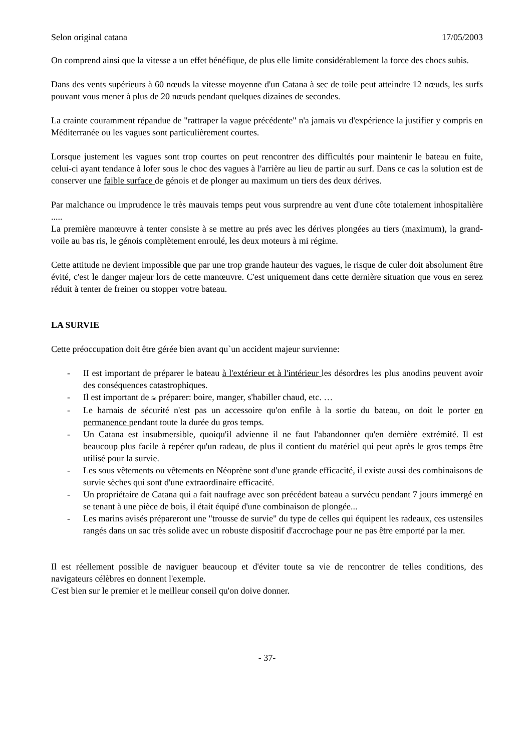Selon original catana 17/05/2003
On comprend ainsi que la vitesse a un effet bénéfique, de plus elle limite considérablement la force des chocs subis.
Dans des vents supérieurs à 60 nœuds la vitesse moyenne d'un Catana à sec de toile peut atteindre 12 nœuds, les surfs pouvant vous mener à plus de 20 nœuds pendant quelques dizaines de secondes.
La crainte couramment répandue de "rattraper la vague précédente" n'a jamais vu d'expérience la justifier y compris en Méditerranée ou les vagues sont particulièrement courtes.
Lorsque justement les vagues sont trop courtes on peut rencontrer des difficultés pour maintenir le bateau en fuite, celui-ci ayant tendance à lofer sous le choc des vagues à l'arrière au lieu de partir au surf. Dans ce cas la solution est de conserver une faible surface de génois et de plonger au maximum un tiers des deux dérives.
Par malchance ou imprudence le très mauvais temps peut vous surprendre au vent d'une côte totalement inhospitalière .....
La première manœuvre à tenter consiste à se mettre au prés avec les dérives plongées au tiers (maximum), la grand-voile au bas ris, le génois complètement enroulé, les deux moteurs à mi régime.
Cette attitude ne devient impossible que par une trop grande hauteur des vagues, le risque de culer doit absolument être évité, c'est le danger majeur lors de cette manœuvre. C'est uniquement dans cette dernière situation que vous en serez réduit à tenter de freiner ou stopper votre bateau.
LA SURVIE
Cette préoccupation doit être gérée bien avant qu`un accident majeur survienne:
- II est important de préparer le bateau à l'extérieur et à l'intérieur les désordres les plus anodins peuvent avoir des conséquences catastrophiques.
- Il est important de 5e préparer: boire, manger, s'habiller chaud, etc. …
- Le harnais de sécurité n'est pas un accessoire qu'on enfile à la sortie du bateau, on doit le porter en permanence pendant toute la durée du gros temps.
- Un Catana est insubmersible, quoiqu'il advienne il ne faut l'abandonner qu'en dernière extrémité. Il est beaucoup plus facile à repérer qu'un radeau, de plus il contient du matériel qui peut après le gros temps être utilisé pour la survie.
- Les sous vêtements ou vêtements en Néoprène sont d'une grande efficacité, il existe aussi des combinaisons de survie sèches qui sont d'une extraordinaire efficacité.
- Un propriétaire de Catana qui a fait naufrage avec son précédent bateau a survécu pendant 7 jours immergé en se tenant à une pièce de bois, il était équipé d'une combinaison de plongée...
- Les marins avisés prépareront une "trousse de survie" du type de celles qui équipent les radeaux, ces ustensiles rangés dans un sac très solide avec un robuste dispositif d'accrochage pour ne pas être emporté par la mer.
Il est réellement possible de naviguer beaucoup et d'éviter toute sa vie de rencontrer de telles conditions, des navigateurs célèbres en donnent l'exemple.
C'est bien sur le premier et le meilleur conseil qu'on doive donner.
- 37-